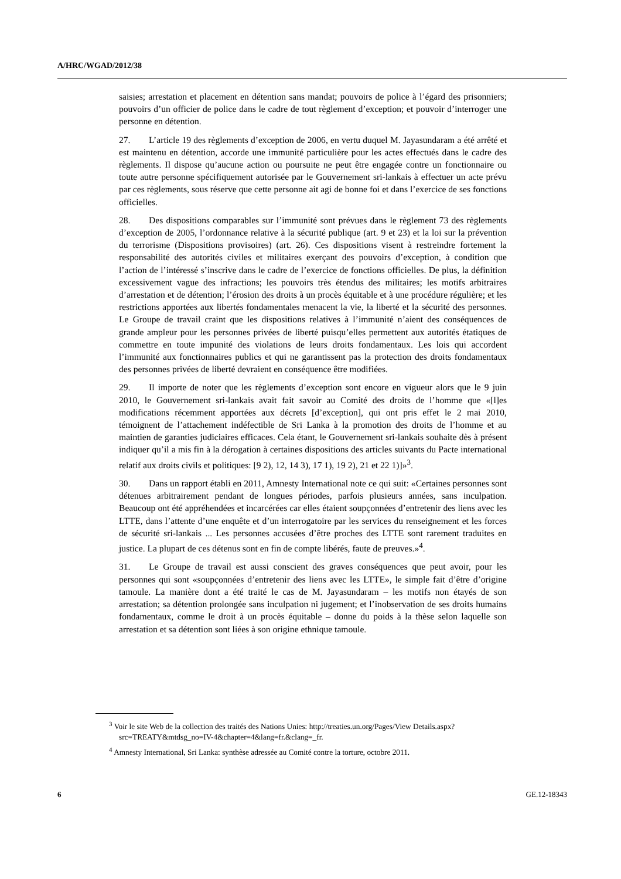A/HRC/WGAD/2012/38
saisies; arrestation et placement en détention sans mandat; pouvoirs de police à l’égard des prisonniers; pouvoirs d’un officier de police dans le cadre de tout règlement d’exception; et pouvoir d’interroger une personne en détention.
27. L’article 19 des règlements d’exception de 2006, en vertu duquel M. Jayasundaram a été arrêté et est maintenu en détention, accorde une immunité particulière pour les actes effectués dans le cadre des règlements. Il dispose qu’aucune action ou poursuite ne peut être engagée contre un fonctionnaire ou toute autre personne spécifiquement autorisée par le Gouvernement sri-lankais à effectuer un acte prévu par ces règlements, sous réserve que cette personne ait agi de bonne foi et dans l’exercice de ses fonctions officielles.
28. Des dispositions comparables sur l’immunité sont prévues dans le règlement 73 des règlements d’exception de 2005, l’ordonnance relative à la sécurité publique (art. 9 et 23) et la loi sur la prévention du terrorisme (Dispositions provisoires) (art. 26). Ces dispositions visent à restreindre fortement la responsabilité des autorités civiles et militaires exerçant des pouvoirs d’exception, à condition que l’action de l’intéressé s’inscrive dans le cadre de l’exercice de fonctions officielles. De plus, la définition excessivement vague des infractions; les pouvoirs très étendus des militaires; les motifs arbitraires d’arrestation et de détention; l’érosion des droits à un procès équitable et à une procédure régulière; et les restrictions apportées aux libertés fondamentales menacent la vie, la liberté et la sécurité des personnes. Le Groupe de travail craint que les dispositions relatives à l’immunité n’aient des conséquences de grande ampleur pour les personnes privées de liberté puisqu’elles permettent aux autorités étatiques de commettre en toute impunité des violations de leurs droits fondamentaux. Les lois qui accordent l’immunité aux fonctionnaires publics et qui ne garantissent pas la protection des droits fondamentaux des personnes privées de liberté devraient en conséquence être modifiées.
29. Il importe de noter que les règlements d’exception sont encore en vigueur alors que le 9 juin 2010, le Gouvernement sri-lankais avait fait savoir au Comité des droits de l’homme que «[l]es modifications récemment apportées aux décrets [d’exception], qui ont pris effet le 2 mai 2010, témoignent de l’attachement indéfectible de Sri Lanka à la promotion des droits de l’homme et au maintien de garanties judiciaires efficaces. Cela étant, le Gouvernement sri-lankais souhaite dès à présent indiquer qu’il a mis fin à la dérogation à certaines dispositions des articles suivants du Pacte international relatif aux droits civils et politiques: [9 2), 12, 14 3), 17 1), 19 2), 21 et 22 1)]»<sup>3</sup>.
30. Dans un rapport établi en 2011, Amnesty International note ce qui suit: «Certaines personnes sont détenues arbitrairement pendant de longues périodes, parfois plusieurs années, sans inculpation. Beaucoup ont été appréhendées et incarcérées car elles étaient soupçonnées d’entretenir des liens avec les LTTE, dans l’attente d’une enquête et d’un interrogatoire par les services du renseignement et les forces de sécurité sri-lankais ... Les personnes accusées d’être proches des LTTE sont rarement traduites en justice. La plupart de ces détenus sont en fin de compte libérés, faute de preuves.»<sup>4</sup>.
31. Le Groupe de travail est aussi conscient des graves conséquences que peut avoir, pour les personnes qui sont «soupçonnées d’entretenir des liens avec les LTTE», le simple fait d’être d’origine tamoule. La manière dont a été traité le cas de M. Jayasundaram – les motifs non étayés de son arrestation; sa détention prolongée sans inculpation ni jugement; et l’inobservation de ses droits humains fondamentaux, comme le droit à un procès équitable – donne du poids à la thèse selon laquelle son arrestation et sa détention sont liées à son origine ethnique tamoule.
<sup>3</sup> Voir le site Web de la collection des traités des Nations Unies: http://treaties.un.org/Pages/View Details.aspx?src=TREATY&mtdsg_no=IV-4&chapter=4&lang=fr.&clang=_fr.
<sup>4</sup> Amnesty International, Sri Lanka: synthèse adressée au Comité contre la torture, octobre 2011.
6 GE.12-18343